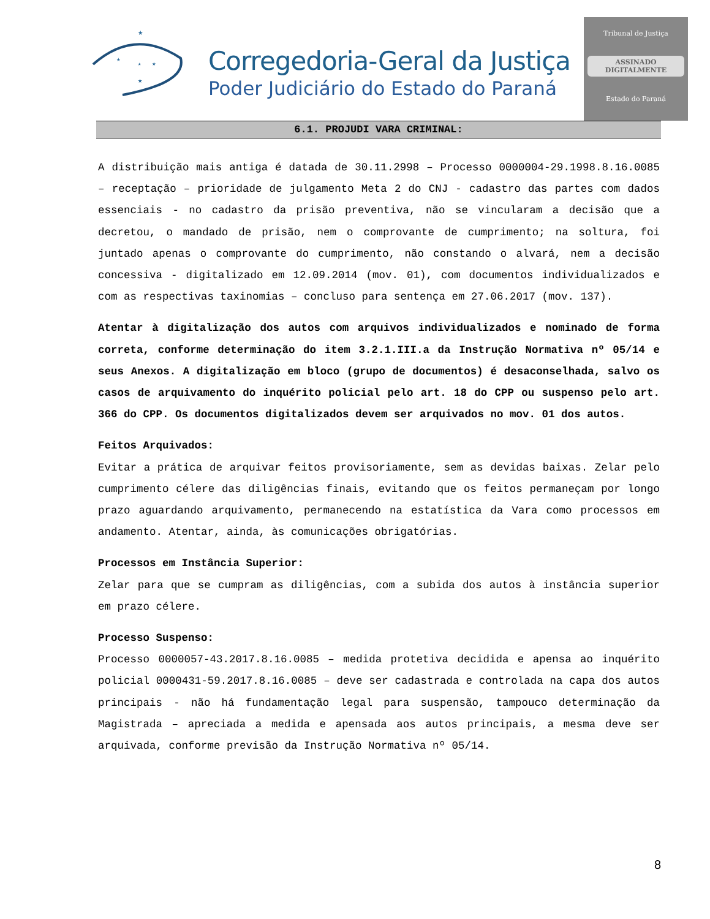★
★
★
★
★
Corregedoria-Geral da Justiça
Poder Judiciário do Estado do Paraná
Tribunal de Justiça
ASSINADO DIGITALMENTE
Estado do Paraná
6.1. PROJUDI VARA CRIMINAL:
A distribuição mais antiga é datada de 30.11.2998 – Processo 0000004-29.1998.8.16.0085 – receptação – prioridade de julgamento Meta 2 do CNJ - cadastro das partes com dados essenciais - no cadastro da prisão preventiva, não se vincularam a decisão que a decretou, o mandado de prisão, nem o comprovante de cumprimento; na soltura, foi juntado apenas o comprovante do cumprimento, não constando o alvará, nem a decisão concessiva - digitalizado em 12.09.2014 (mov. 01), com documentos individualizados e com as respectivas taxinomias – concluso para sentença em 27.06.2017 (mov. 137).
Atentar à digitalização dos autos com arquivos individualizados e nominado de forma correta, conforme determinação do item 3.2.1.III.a da Instrução Normativa nº 05/14 e seus Anexos. A digitalização em bloco (grupo de documentos) é desaconselhada, salvo os casos de arquivamento do inquérito policial pelo art. 18 do CPP ou suspenso pelo art. 366 do CPP. Os documentos digitalizados devem ser arquivados no mov. 01 dos autos.
Feitos Arquivados:
Evitar a prática de arquivar feitos provisoriamente, sem as devidas baixas. Zelar pelo cumprimento célere das diligências finais, evitando que os feitos permaneçam por longo prazo aguardando arquivamento, permanecendo na estatística da Vara como processos em andamento. Atentar, ainda, às comunicações obrigatórias.
Processos em Instância Superior:
Zelar para que se cumpram as diligências, com a subida dos autos à instância superior em prazo célere.
Processo Suspenso:
Processo 0000057-43.2017.8.16.0085 – medida protetiva decidida e apensa ao inquérito policial 0000431-59.2017.8.16.0085 – deve ser cadastrada e controlada na capa dos autos principais - não há fundamentação legal para suspensão, tampouco determinação da Magistrada – apreciada a medida e apensada aos autos principais, a mesma deve ser arquivada, conforme previsão da Instrução Normativa nº 05/14.
8